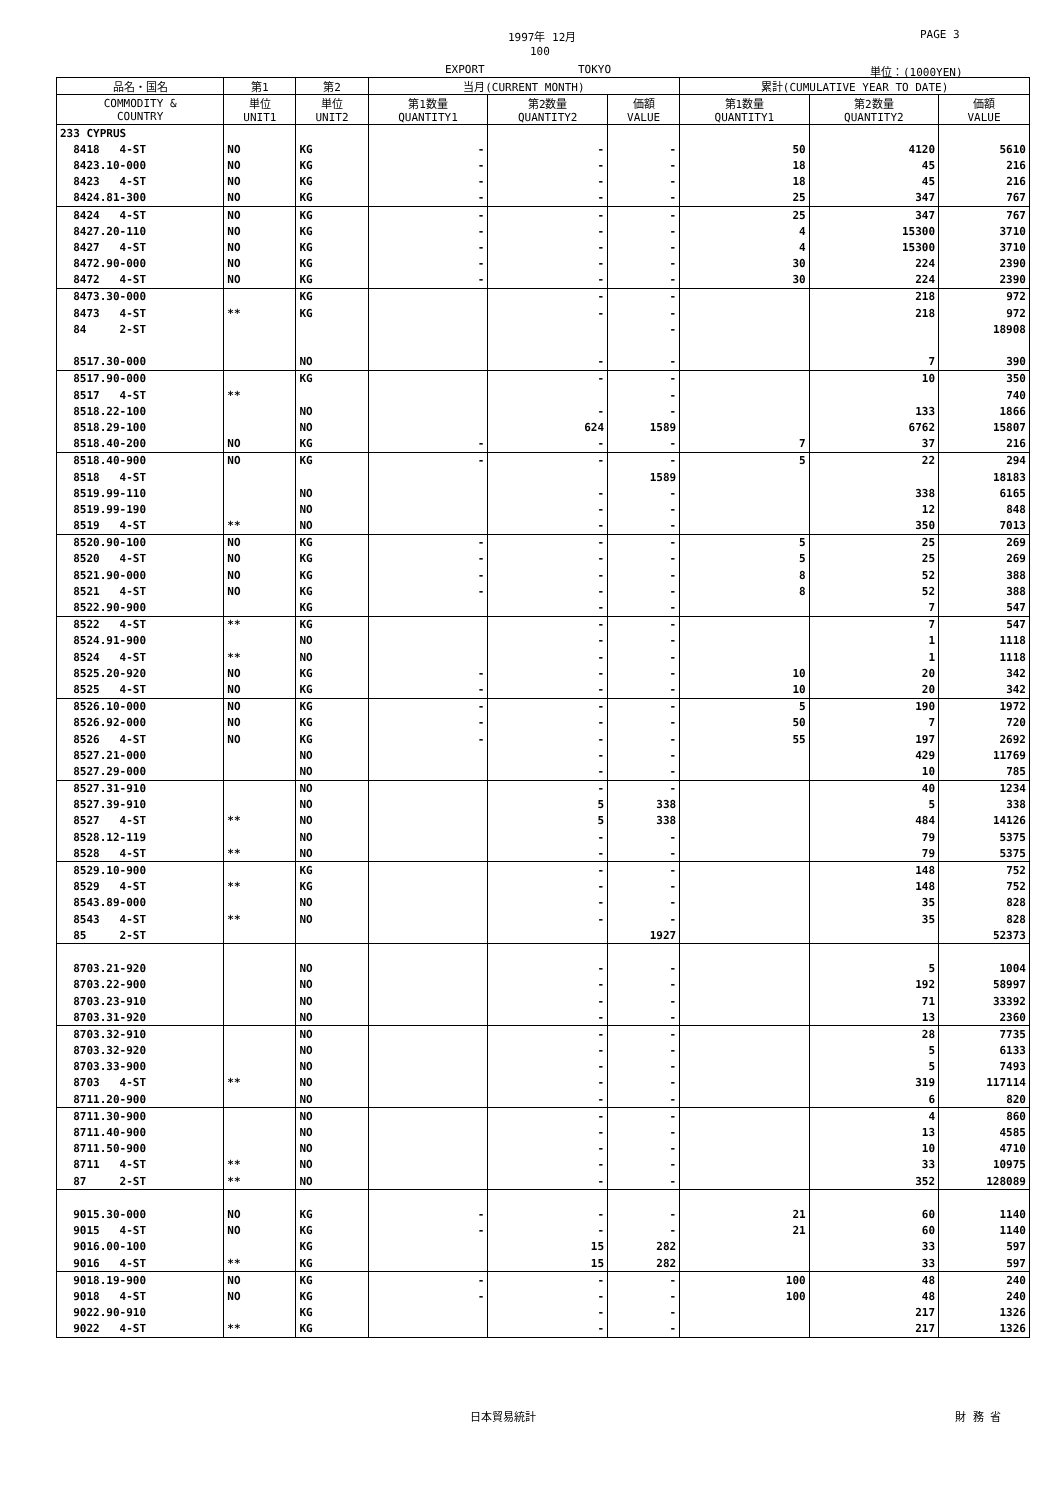1997年 12月 PAGE 3
100
EXPORT TOKYO 単位：(1000YEN)
| 品名・国名 | 第1 | 第2 | 当月(CURRENT MONTH) | | | 累計(CUMULATIVE YEAR TO DATE) | | |
| --- | --- | --- | --- | --- | --- | --- | --- | --- |
| COMMODITY & COUNTRY | 単位 UNIT1 | 単位 UNIT2 | 第1数量 QUANTITY1 | 第2数量 QUANTITY2 | 価額 VALUE | 第1数量 QUANTITY1 | 第2数量 QUANTITY2 | 価額 VALUE |
| 233 CYPRUS | | | | | | | | |
| 8418 4-ST | NO | KG | - | - | - | 50 | 4120 | 5610 |
| 8423.10-000 | NO | KG | - | - | - | 18 | 45 | 216 |
| 8423 4-ST | NO | KG | - | - | - | 18 | 45 | 216 |
| 8424.81-300 | NO | KG | - | - | - | 25 | 347 | 767 |
| 8424 4-ST | NO | KG | - | - | - | 25 | 347 | 767 |
| 8427.20-110 | NO | KG | - | - | - | 4 | 15300 | 3710 |
| 8427 4-ST | NO | KG | - | - | - | 4 | 15300 | 3710 |
| 8472.90-000 | NO | KG | - | - | - | 30 | 224 | 2390 |
| 8472 4-ST | NO | KG | - | - | - | 30 | 224 | 2390 |
| 8473.30-000 | | KG | | - | - | | 218 | 972 |
| 8473 4-ST | ** | KG | | - | - | | 218 | 972 |
| 84 2-ST | | | | | - | | | 18908 |
| 8517.30-000 | | NO | | - | - | | 7 | 390 |
| 8517.90-000 | | KG | | - | - | | 10 | 350 |
| 8517 4-ST | ** | | | | - | | | 740 |
| 8518.22-100 | | NO | | - | - | | 133 | 1866 |
| 8518.29-100 | | NO | | 624 | 1589 | | 6762 | 15807 |
| 8518.40-200 | NO | KG | - | - | - | 7 | 37 | 216 |
| 8518.40-900 | NO | KG | - | - | - | 5 | 22 | 294 |
| 8518 4-ST | | | | | 1589 | | | 18183 |
| 8519.99-110 | | NO | | - | - | | 338 | 6165 |
| 8519.99-190 | | NO | | - | - | | 12 | 848 |
| 8519 4-ST | ** | NO | | - | - | | 350 | 7013 |
| 8520.90-100 | NO | KG | - | - | - | 5 | 25 | 269 |
| 8520 4-ST | NO | KG | - | - | - | 5 | 25 | 269 |
| 8521.90-000 | NO | KG | - | - | - | 8 | 52 | 388 |
| 8521 4-ST | NO | KG | - | - | - | 8 | 52 | 388 |
| 8522.90-900 | | KG | | - | - | | 7 | 547 |
| 8522 4-ST | ** | KG | | - | - | | 7 | 547 |
| 8524.91-900 | | NO | | - | - | | 1 | 1118 |
| 8524 4-ST | ** | NO | | - | - | | 1 | 1118 |
| 8525.20-920 | NO | KG | - | - | - | 10 | 20 | 342 |
| 8525 4-ST | NO | KG | - | - | - | 10 | 20 | 342 |
| 8526.10-000 | NO | KG | - | - | - | 5 | 190 | 1972 |
| 8526.92-000 | NO | KG | - | - | - | 50 | 7 | 720 |
| 8526 4-ST | NO | KG | - | - | - | 55 | 197 | 2692 |
| 8527.21-000 | | NO | | - | - | | 429 | 11769 |
| 8527.29-000 | | NO | | - | - | | 10 | 785 |
| 8527.31-910 | | NO | | - | - | | 40 | 1234 |
| 8527.39-910 | | NO | | 5 | 338 | | 5 | 338 |
| 8527 4-ST | ** | NO | | 5 | 338 | | 484 | 14126 |
| 8528.12-119 | | NO | | - | - | | 79 | 5375 |
| 8528 4-ST | ** | NO | | - | - | | 79 | 5375 |
| 8529.10-900 | | KG | | - | - | | 148 | 752 |
| 8529 4-ST | ** | KG | | - | - | | 148 | 752 |
| 8543.89-000 | | NO | | - | - | | 35 | 828 |
| 8543 4-ST | ** | NO | | - | - | | 35 | 828 |
| 85 2-ST | | | | | 1927 | | | 52373 |
| 8703.21-920 | | NO | | - | - | | 5 | 1004 |
| 8703.22-900 | | NO | | - | - | | 192 | 58997 |
| 8703.23-910 | | NO | | - | - | | 71 | 33392 |
| 8703.31-920 | | NO | | - | - | | 13 | 2360 |
| 8703.32-910 | | NO | | - | - | | 28 | 7735 |
| 8703.32-920 | | NO | | - | - | | 5 | 6133 |
| 8703.33-900 | | NO | | - | - | | 5 | 7493 |
| 8703 4-ST | ** | NO | | - | - | | 319 | 117114 |
| 8711.20-900 | | NO | | - | - | | 6 | 820 |
| 8711.30-900 | | NO | | - | - | | 4 | 860 |
| 8711.40-900 | | NO | | - | - | | 13 | 4585 |
| 8711.50-900 | | NO | | - | - | | 10 | 4710 |
| 8711 4-ST | ** | NO | | - | - | | 33 | 10975 |
| 87 2-ST | ** | NO | | - | - | | 352 | 128089 |
| 9015.30-000 | NO | KG | - | - | - | 21 | 60 | 1140 |
| 9015 4-ST | NO | KG | - | - | - | 21 | 60 | 1140 |
| 9016.00-100 | | KG | | 15 | 282 | | 33 | 597 |
| 9016 4-ST | ** | KG | | 15 | 282 | | 33 | 597 |
| 9018.19-900 | NO | KG | - | - | - | 100 | 48 | 240 |
| 9018 4-ST | NO | KG | - | - | - | 100 | 48 | 240 |
| 9022.90-910 | | KG | | - | - | | 217 | 1326 |
| 9022 4-ST | ** | KG | | - | - | | 217 | 1326 |
日本貿易統計 財 務 省